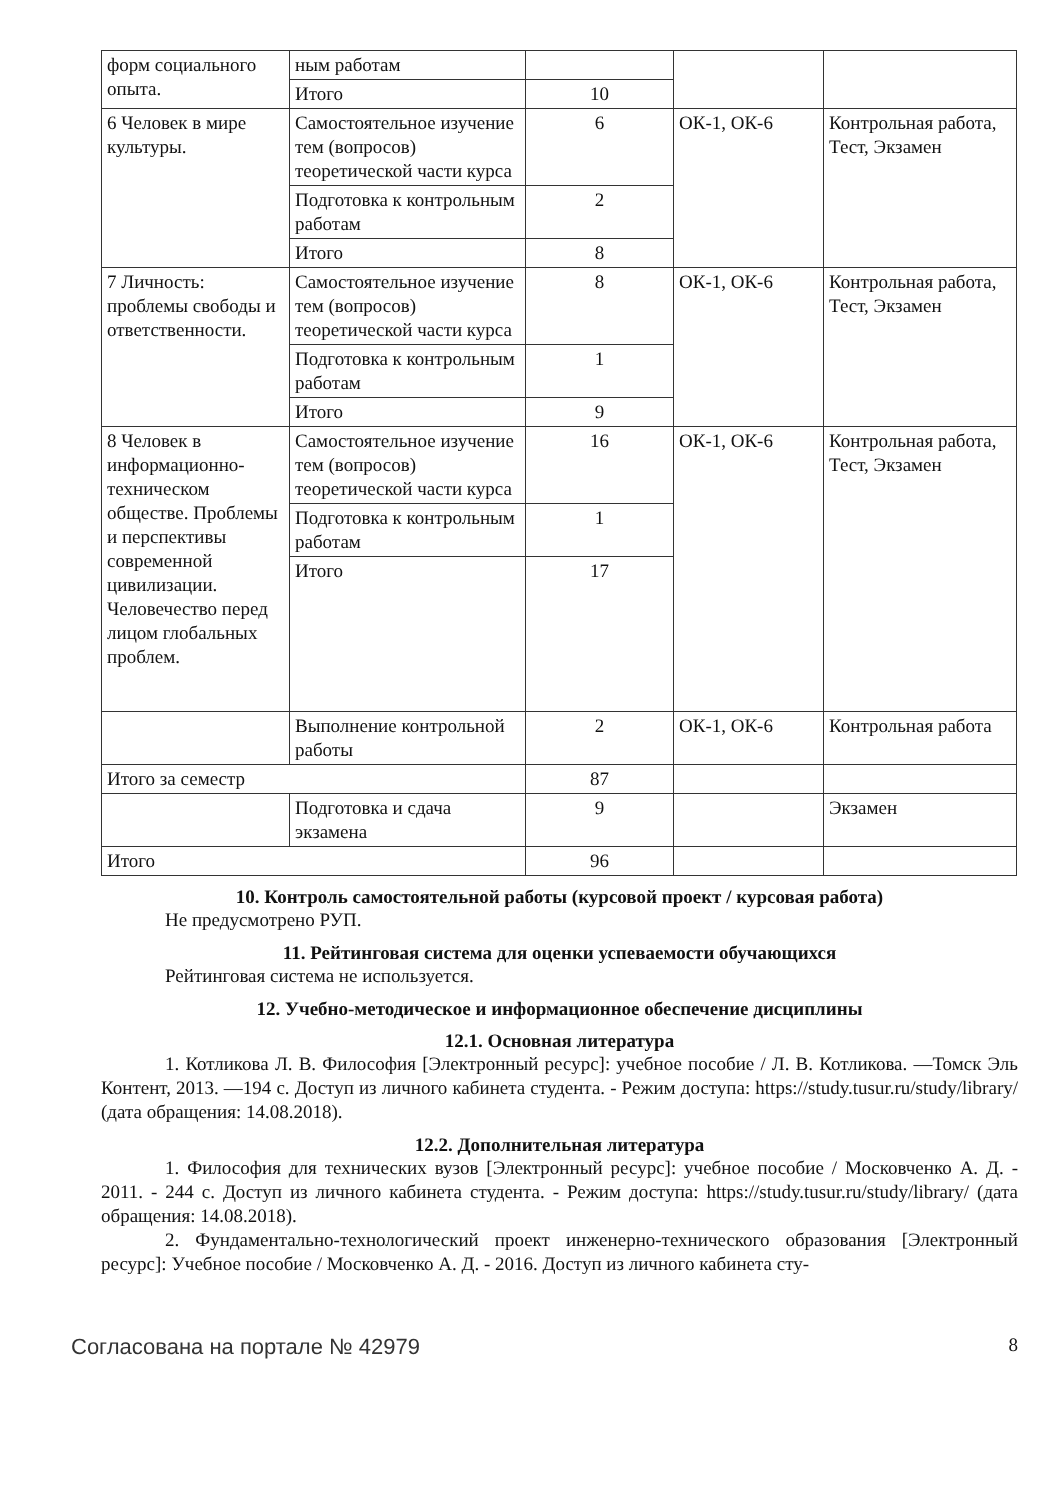| форм социального опыта. | ным работам | | | |
| | Итого | 10 | | |
| 6 Человек в мире культуры. | Самостоятельное изучение тем (вопросов) теоретической части курса | 6 | ОК-1, ОК-6 | Контрольная работа, Тест, Экзамен |
| | Подготовка к контрольным работам | 2 | | |
| | Итого | 8 | | |
| 7 Личность: проблемы свободы и ответственности. | Самостоятельное изучение тем (вопросов) теоретической части курса | 8 | ОК-1, ОК-6 | Контрольная работа, Тест, Экзамен |
| | Подготовка к контрольным работам | 1 | | |
| | Итого | 9 | | |
| 8 Человек в информационно-техническом обществе. Проблемы и перспективы современной цивилизации. Человечество перед лицом глобальных проблем. | Самостоятельное изучение тем (вопросов) теоретической части курса | 16 | ОК-1, ОК-6 | Контрольная работа, Тест, Экзамен |
| | Подготовка к контрольным работам | 1 | | |
| | Итого | 17 | | |
| | Выполнение контрольной работы | 2 | ОК-1, ОК-6 | Контрольная работа |
| Итого за семестр | | 87 | | |
| | Подготовка и сдача экзамена | 9 | | Экзамен |
| Итого | | 96 | | |
10. Контроль самостоятельной работы (курсовой проект / курсовая работа)
Не предусмотрено РУП.
11. Рейтинговая система для оценки успеваемости обучающихся
Рейтинговая система не используется.
12. Учебно-методическое и информационное обеспечение дисциплины
12.1. Основная литература
1. Котликова Л. В. Философия [Электронный ресурс]: учебное пособие / Л. В. Котликова. —Томск Эль Контент, 2013. —194 с. Доступ из личного кабинета студента. - Режим доступа: https://study.tusur.ru/study/library/ (дата обращения: 14.08.2018).
12.2. Дополнительная литература
1. Философия для технических вузов [Электронный ресурс]: учебное пособие / Московченко А. Д. - 2011. - 244 с. Доступ из личного кабинета студента. - Режим доступа: https://study.tusur.ru/study/library/ (дата обращения: 14.08.2018).
2. Фундаментально-технологический проект инженерно-технического образования [Электронный ресурс]: Учебное пособие / Московченко А. Д. - 2016. Доступ из личного кабинета сту-
Согласована на портале № 42979 8